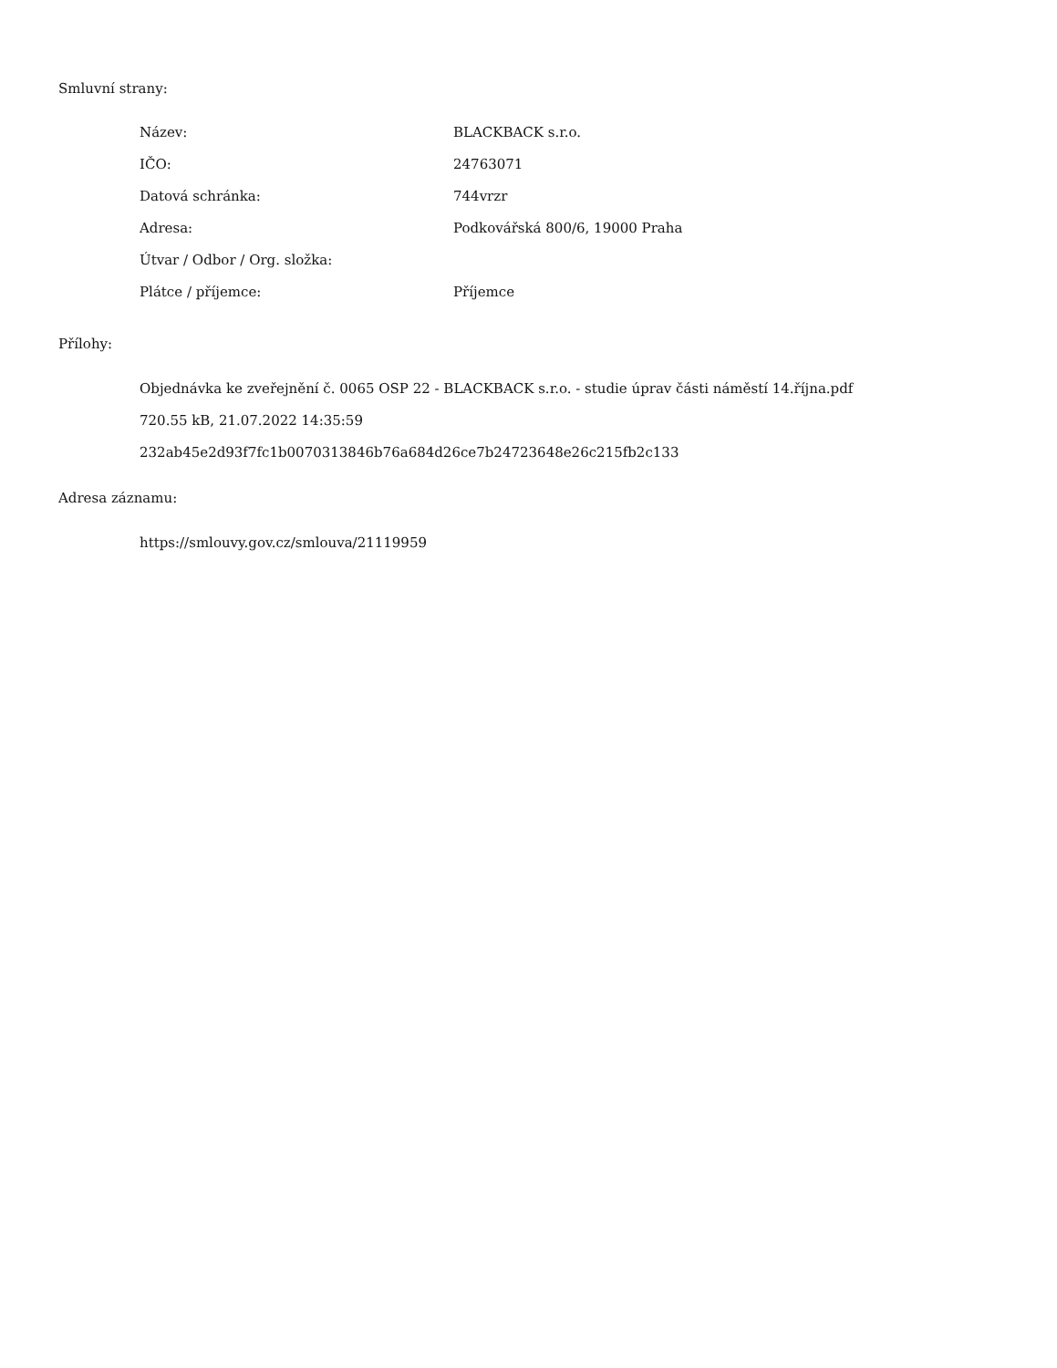Smluvní strany:
| Název: | BLACKBACK s.r.o. |
| IČO: | 24763071 |
| Datová schránka: | 744vrzr |
| Adresa: | Podkovářská 800/6, 19000 Praha |
| Útvar / Odbor / Org. složka: | |
| Plátce / příjemce: | Příjemce |
Přílohy:
Objednávka ke zveřejnění č. 0065 OSP 22 - BLACKBACK s.r.o. - studie úprav části náměstí 14.října.pdf
720.55 kB, 21.07.2022 14:35:59
232ab45e2d93f7fc1b0070313846b76a684d26ce7b24723648e26c215fb2c133
Adresa záznamu:
https://smlouvy.gov.cz/smlouva/21119959